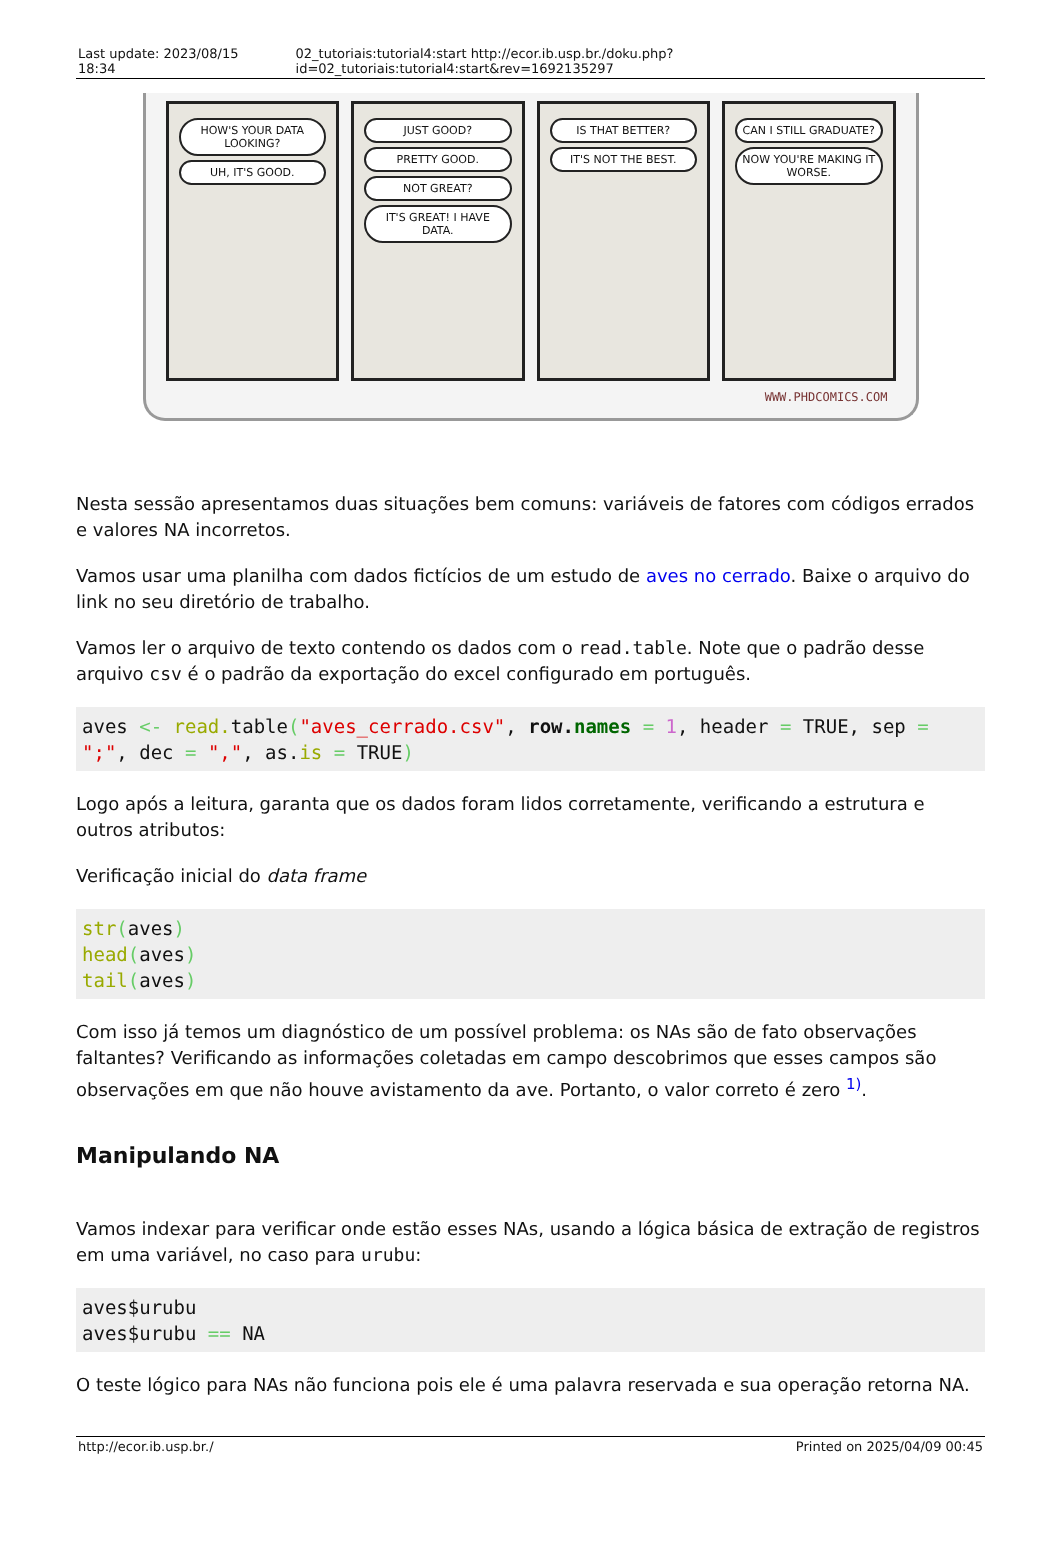Last update: 2023/08/15 18:34 02_tutoriais:tutorial4:start http://ecor.ib.usp.br./doku.php?id=02_tutoriais:tutorial4:start&rev=1692135297
HOW'S YOUR DATA LOOKING?
UH, IT'S GOOD.
JUST GOOD?
PRETTY GOOD.
NOT GREAT?
IT'S GREAT! I HAVE DATA.
IS THAT BETTER?
IT'S NOT THE BEST.
CAN I STILL GRADUATE?
NOW YOU'RE MAKING IT WORSE.
WWW.PHDCOMICS.COM
Nesta sessão apresentamos duas situações bem comuns: variáveis de fatores com códigos errados e valores NA incorretos.
Vamos usar uma planilha com dados fictícios de um estudo de aves no cerrado. Baixe o arquivo do link no seu diretório de trabalho.
Vamos ler o arquivo de texto contendo os dados com o read.table. Note que o padrão desse arquivo csv é o padrão da exportação do excel configurado em português.
aves <- read. table("aves_cerrado.csv", row. names = 1, header = TRUE, sep = ";", dec = ",", as.is = TRUE)
Logo após a leitura, garanta que os dados foram lidos corretamente, verificando a estrutura e outros atributos:
Verificação inicial do data frame
str(aves)
head(aves)
tail(aves)
Com isso já temos um diagnóstico de um possível problema: os NAs são de fato observações faltantes? Verificando as informações coletadas em campo descobrimos que esses campos são observações em que não houve avistamento da ave. Portanto, o valor correto é zero <sup>1)</sup>.
Manipulando NA
Vamos indexar para verificar onde estão esses NAs, usando a lógica básica de extração de registros em uma variável, no caso para urubu:
aves$urubu
aves$urubu == NA
O teste lógico para NAs não funciona pois ele é uma palavra reservada e sua operação retorna NA.
http://ecor.ib.usp.br./ Printed on 2025/04/09 00:45